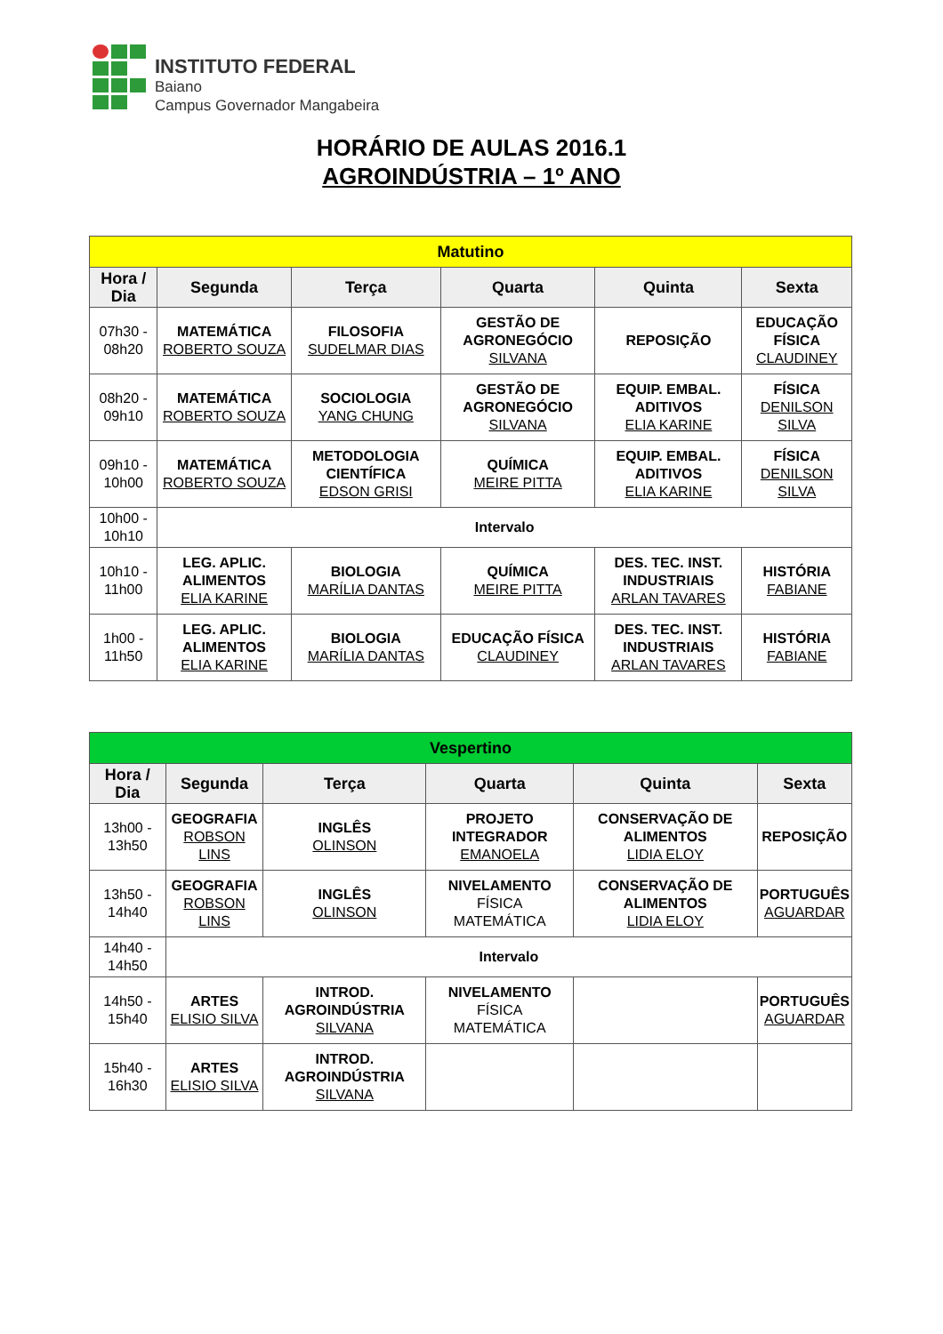INSTITUTO FEDERAL
Baiano
Campus Governador Mangabeira
HORÁRIO DE AULAS 2016.1
AGROINDÚSTRIA – 1º ANO
| Matutino | | | | | |
| Hora / Dia | Segunda | Terça | Quarta | Quinta | Sexta |
| 07h30 - 08h20 | MATEMÁTICA ROBERTO SOUZA | FILOSOFIA SUDELMAR DIAS | GESTÃO DE AGRONEGÓCIO SILVANA | REPOSIÇÃO | EDUCAÇÃO FÍSICA CLAUDINEY |
| 08h20 - 09h10 | MATEMÁTICA ROBERTO SOUZA | SOCIOLOGIA YANG CHUNG | GESTÃO DE AGRONEGÓCIO SILVANA | EQUIP. EMBAL. ADITIVOS ELIA KARINE | FÍSICA DENILSON SILVA |
| 09h10 - 10h00 | MATEMÁTICA ROBERTO SOUZA | METODOLOGIA CIENTÍFICA EDSON GRISI | QUÍMICA MEIRE PITTA | EQUIP. EMBAL. ADITIVOS ELIA KARINE | FÍSICA DENILSON SILVA |
| 10h00 - 10h10 | Intervalo | | | | |
| 10h10 - 11h00 | LEG. APLIC. ALIMENTOS ELIA KARINE | BIOLOGIA MARÍLIA DANTAS | QUÍMICA MEIRE PITTA | DES. TEC. INST. INDUSTRIAIS ARLAN TAVARES | HISTÓRIA FABIANE |
| 1h00 - 11h50 | LEG. APLIC. ALIMENTOS ELIA KARINE | BIOLOGIA MARÍLIA DANTAS | EDUCAÇÃO FÍSICA CLAUDINEY | DES. TEC. INST. INDUSTRIAIS ARLAN TAVARES | HISTÓRIA FABIANE |
| Vespertino | | | | | |
| Hora / Dia | Segunda | Terça | Quarta | Quinta | Sexta |
| 13h00 - 13h50 | GEOGRAFIA ROBSON LINS | INGLÊS OLINSON | PROJETO INTEGRADOR EMANOELA | CONSERVAÇÃO DE ALIMENTOS LIDIA ELOY | REPOSIÇÃO |
| 13h50 - 14h40 | GEOGRAFIA ROBSON LINS | INGLÊS OLINSON | NIVELAMENTO FÍSICA MATEMÁTICA | CONSERVAÇÃO DE ALIMENTOS LIDIA ELOY | PORTUGUÊS AGUARDAR |
| 14h40 - 14h50 | Intervalo | | | | |
| 14h50 - 15h40 | ARTES ELISIO SILVA | INTROD. AGROINDÚSTRIA SILVANA | NIVELAMENTO FÍSICA MATEMÁTICA | | PORTUGUÊS AGUARDAR |
| 15h40 - 16h30 | ARTES ELISIO SILVA | INTROD. AGROINDÚSTRIA SILVANA | | | |